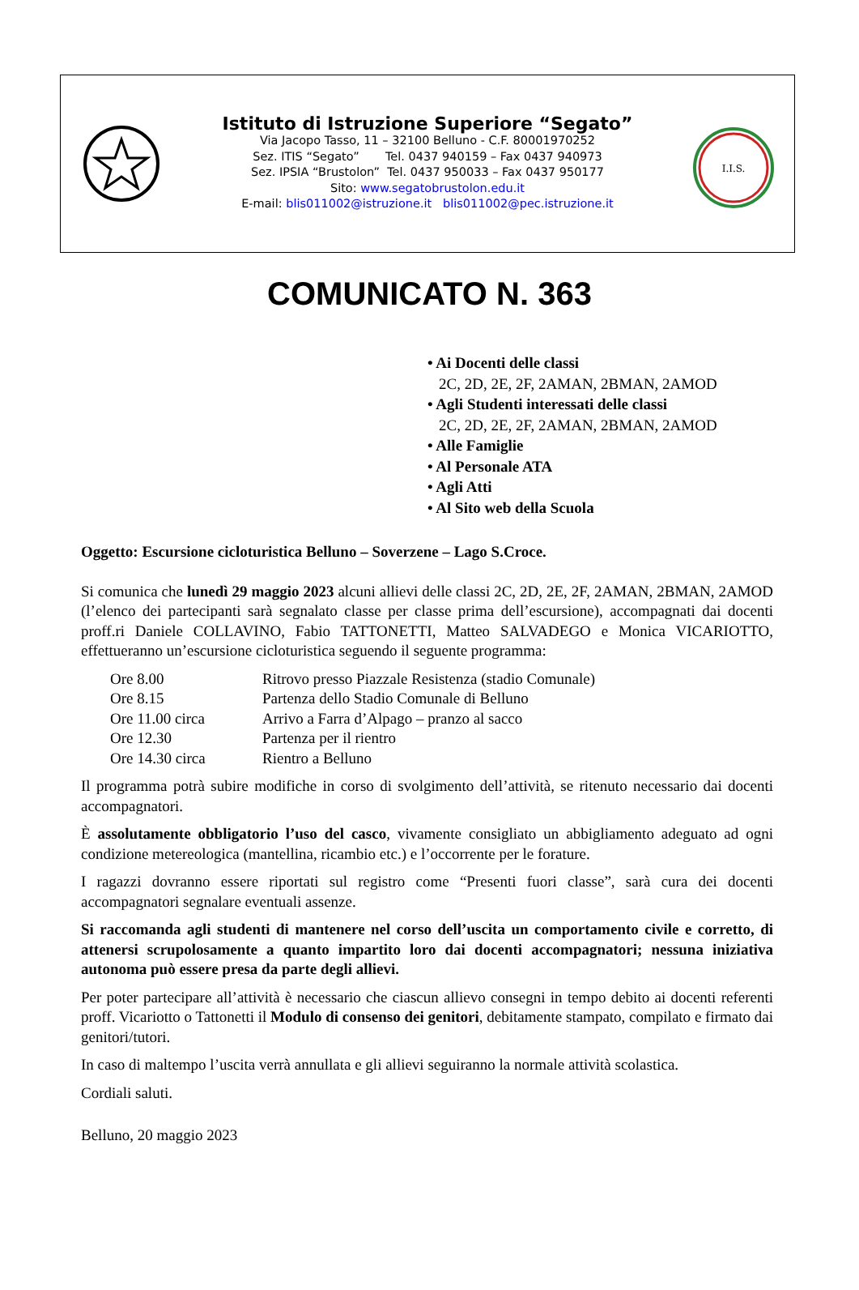Istituto di Istruzione Superiore “Segato”
Via Jacopo Tasso, 11 – 32100 Belluno - C.F. 80001970252
Sez. ITIS “Segato” Tel. 0437 940159 – Fax 0437 940973
Sez. IPSIA “Brustolon” Tel. 0437 950033 – Fax 0437 950177
Sito: www.segatobrustolon.edu.it
E-mail: blis011002@istruzione.it blis011002@pec.istruzione.it
I.I.S.
COMUNICATO N. 363
• Ai Docenti delle classi
2C, 2D, 2E, 2F, 2AMAN, 2BMAN, 2AMOD
• Agli Studenti interessati delle classi
2C, 2D, 2E, 2F, 2AMAN, 2BMAN, 2AMOD
• Alle Famiglie
• Al Personale ATA
• Agli Atti
• Al Sito web della Scuola
Oggetto: Escursione cicloturistica Belluno – Soverzene – Lago S.Croce.
Si comunica che lunedì 29 maggio 2023 alcuni allievi delle classi 2C, 2D, 2E, 2F, 2AMAN, 2BMAN, 2AMOD (l’elenco dei partecipanti sarà segnalato classe per classe prima dell’escursione), accompagnati dai docenti proff.ri Daniele COLLAVINO, Fabio TATTONETTI, Matteo SALVADEGO e Monica VICARIOTTO, effettueranno un’escursione cicloturistica seguendo il seguente programma:
| Ore 8.00 | Ritrovo presso Piazzale Resistenza (stadio Comunale) |
| Ore 8.15 | Partenza dello Stadio Comunale di Belluno |
| Ore 11.00 circa | Arrivo a Farra d’Alpago – pranzo al sacco |
| Ore 12.30 | Partenza per il rientro |
| Ore 14.30 circa | Rientro a Belluno |
Il programma potrà subire modifiche in corso di svolgimento dell’attività, se ritenuto necessario dai docenti accompagnatori.
È assolutamente obbligatorio l’uso del casco, vivamente consigliato un abbigliamento adeguato ad ogni condizione metereologica (mantellina, ricambio etc.) e l’occorrente per le forature.
I ragazzi dovranno essere riportati sul registro come “Presenti fuori classe”, sarà cura dei docenti accompagnatori segnalare eventuali assenze.
Si raccomanda agli studenti di mantenere nel corso dell’uscita un comportamento civile e corretto, di attenersi scrupolosamente a quanto impartito loro dai docenti accompagnatori; nessuna iniziativa autonoma può essere presa da parte degli allievi.
Per poter partecipare all’attività è necessario che ciascun allievo consegni in tempo debito ai docenti referenti proff. Vicariotto o Tattonetti il Modulo di consenso dei genitori, debitamente stampato, compilato e firmato dai genitori/tutori.
In caso di maltempo l’uscita verrà annullata e gli allievi seguiranno la normale attività scolastica.
Cordiali saluti.
Belluno, 20 maggio 2023